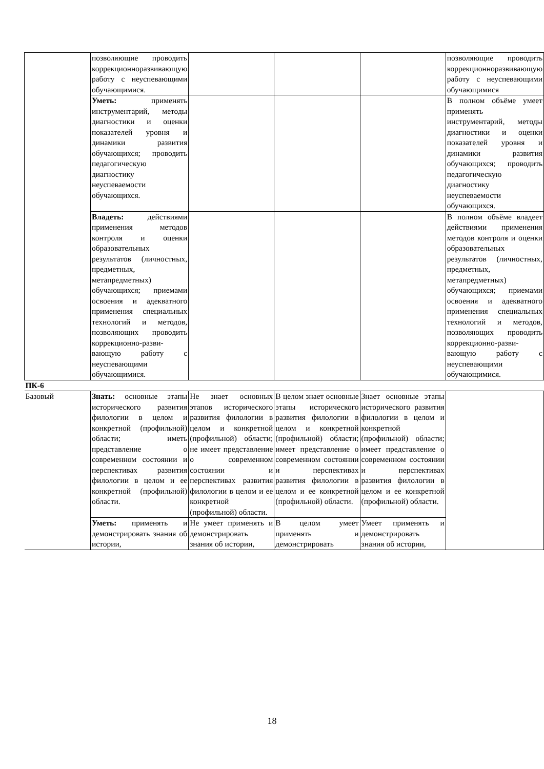| | позволяющие проводить коррекционноразвивающую работу с неуспевающими обучающимися. | | | | позволяющие проводить коррекционноразвивающую работу с неуспевающими обучающимися |
| | Уметь: применять инструментарий, методы диагностики и оценки показателей уровня и динамики развития обучающихся; проводить педагогическую диагностику неуспеваемости обучающихся. | | | | В полном объёме умеет применять инструментарий, методы диагностики и оценки показателей уровня и динамики развития обучающихся; проводить педагогическую диагностику неуспеваемости обучающихся. |
| | Владеть: действиями применения методов контроля и оценки образовательных результатов (личностных, предметных, метапредметных) обучающихся; приемами освоения и адекватного применения специальных технологий и методов, позволяющих проводить коррекционно-разви-вающую работу с неуспевающими обучающимися. | | | | В полном объёме владеет действиями применения методов контроля и оценки образовательных результатов (личностных, предметных, метапредметных) обучающихся; приемами освоения и адекватного применения специальных технологий и методов, позволяющих проводить коррекционно-разви-вающую работу с неуспевающими обучающимися. |
| ПК-6 | | | | | |
| Базовый | Знать: основные этапы исторического развития филологии в целом и конкретной (профильной) области; иметь представление о современном состоянии и перспективах развития филологии в целом и ее конкретной (профильной) области. | Не знает основных этапов исторического развития филологии в целом и конкретной (профильной) области; не имеет представление о современном состоянии и перспективах развития филологии в целом и ее конкретной (профильной) области. | В целом знает основные этапы исторического развития филологии в целом и конкретной (профильной) области; имеет представление о современном состоянии и перспективах развития филологии в целом и ее конкретной (профильной) области. | Знает основные этапы исторического развития филологии в целом и конкретной (профильной) области; имеет представление о современном состоянии и перспективах развития филологии в целом и ее конкретной (профильной) области. | |
| | Уметь: применять и демонстрировать знания об истории, | Не умеет применять и демонстрировать знания об истории, | В целом умеет применять и демонстрировать | Умеет применять и демонстрировать знания об истории, | |
18